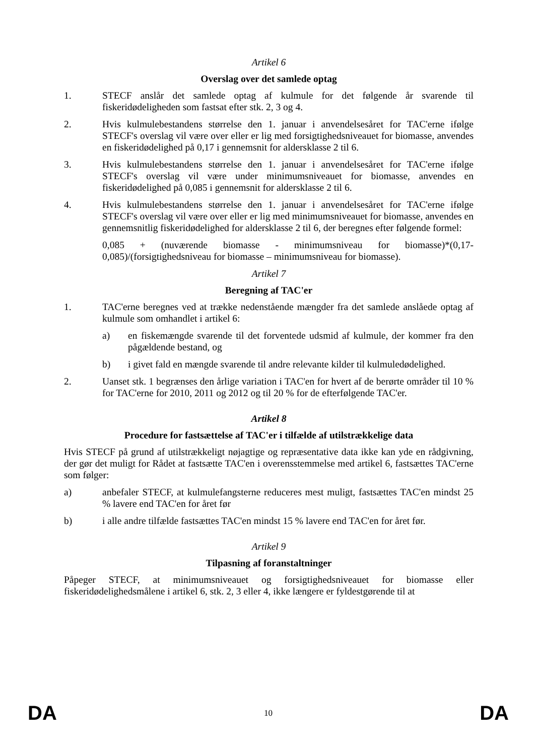Artikel 6
Overslag over det samlede optag
1. STECF anslår det samlede optag af kulmule for det følgende år svarende til fiskeridødeligheden som fastsat efter stk. 2, 3 og 4.
2. Hvis kulmulebestandens størrelse den 1. januar i anvendelsesåret for TAC'erne ifølge STECF's overslag vil være over eller er lig med forsigtighedsniveauet for biomasse, anvendes en fiskeridødelighed på 0,17 i gennemsnit for aldersklasse 2 til 6.
3. Hvis kulmulebestandens størrelse den 1. januar i anvendelsesåret for TAC'erne ifølge STECF's overslag vil være under minimumsniveauet for biomasse, anvendes en fiskeridødelighed på 0,085 i gennemsnit for aldersklasse 2 til 6.
4. Hvis kulmulebestandens størrelse den 1. januar i anvendelsesåret for TAC'erne ifølge STECF's overslag vil være over eller er lig med minimumsniveauet for biomasse, anvendes en gennemsnitlig fiskeridødelighed for aldersklasse 2 til 6, der beregnes efter følgende formel:
0,085 + (nuværende biomasse - minimumsniveau for biomasse)*(0,17-0,085)/(forsigtighedsniveau for biomasse – minimumsniveau for biomasse).
Artikel 7
Beregning af TAC'er
1. TAC'erne beregnes ved at trække nedenstående mængder fra det samlede anslåede optag af kulmule som omhandlet i artikel 6:
a) en fiskemængde svarende til det forventede udsmid af kulmule, der kommer fra den pågældende bestand, og
b) i givet fald en mængde svarende til andre relevante kilder til kulmuledødelighed.
2. Uanset stk. 1 begrænses den årlige variation i TAC'en for hvert af de berørte områder til 10 % for TAC'erne for 2010, 2011 og 2012 og til 20 % for de efterfølgende TAC'er.
Artikel 8
Procedure for fastsættelse af TAC'er i tilfælde af utilstrækkelige data
Hvis STECF på grund af utilstrækkeligt nøjagtige og repræsentative data ikke kan yde en rådgivning, der gør det muligt for Rådet at fastsætte TAC'en i overensstemmelse med artikel 6, fastsættes TAC'erne som følger:
a) anbefaler STECF, at kulmulefangsterne reduceres mest muligt, fastsættes TAC'en mindst 25 % lavere end TAC'en for året før
b) i alle andre tilfælde fastsættes TAC'en mindst 15 % lavere end TAC'en for året før.
Artikel 9
Tilpasning af foranstaltninger
Påpeger STECF, at minimumsniveauet og forsigtighedsniveauet for biomasse eller fiskeridødelighedsmålene i artikel 6, stk. 2, 3 eller 4, ikke længere er fyldestgørende til at
DA 10 DA